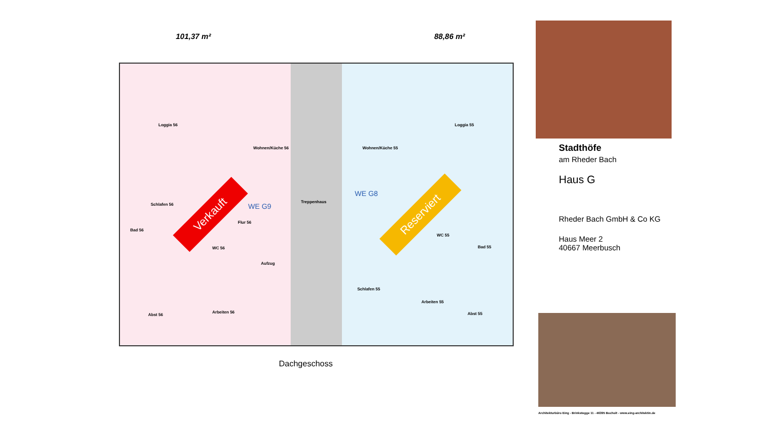101,37 m² 88,86 m²
Loggia 56
Wohnen/Küche 56
Schlafen 56
Bad 56
Flur 56
WC 56
Abst 56
Arbeiten 56
Aufzug
WE G9
Treppenhaus
Wohnen/Küche 55
Loggia 55
WE G8
WC 55
Bad 55
Schlafen 55
Arbeiten 55
Abst 55
Verkauft Reserviert
Dachgeschoss
Stadthöfe
am Rheder Bach
Haus G
Rheder Bach GmbH & Co KG
Haus Meer 2
40667 Meerbusch
Architekturbüro Eing - Brinkstegge 11 - 46395 Bocholt - www.eing-architektin.de